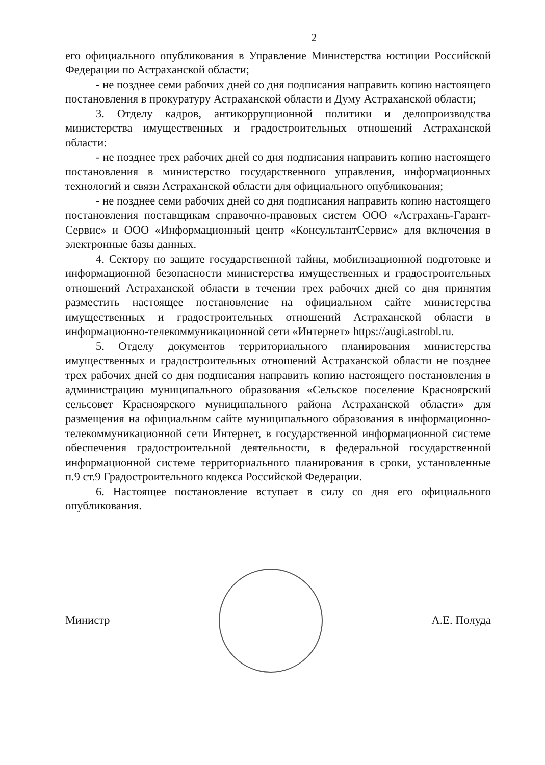2
его официального опубликования в Управление Министерства юстиции Российской Федерации по Астраханской области;
- не позднее семи рабочих дней со дня подписания направить копию настоящего постановления в прокуратуру Астраханской области и Думу Астраханской области;
3. Отделу кадров, антикоррупционной политики и делопроизводства министерства имущественных и градостроительных отношений Астраханской области:
- не позднее трех рабочих дней со дня подписания направить копию настоящего постановления в министерство государственного управления, информационных технологий и связи Астраханской области для официального опубликования;
- не позднее семи рабочих дней со дня подписания направить копию настоящего постановления поставщикам справочно-правовых систем ООО «Астрахань-Гарант-Сервис» и ООО «Информационный центр «КонсультантСервис» для включения в электронные базы данных.
4. Сектору по защите государственной тайны, мобилизационной подготовке и информационной безопасности министерства имущественных и градостроительных отношений Астраханской области в течении трех рабочих дней со дня принятия разместить настоящее постановление на официальном сайте министерства имущественных и градостроительных отношений Астраханской области в информационно-телекоммуникационной сети «Интернет» https://augi.astrobl.ru.
5. Отделу документов территориального планирования министерства имущественных и градостроительных отношений Астраханской области не позднее трех рабочих дней со дня подписания направить копию настоящего постановления в администрацию муниципального образования «Сельское поселение Красноярский сельсовет Красноярского муниципального района Астраханской области» для размещения на официальном сайте муниципального образования в информационно-телекоммуникационной сети Интернет, в государственной информационной системе обеспечения градостроительной деятельности, в федеральной государственной информационной системе территориального планирования в сроки, установленные п.9 ст.9 Градостроительного кодекса Российской Федерации.
6. Настоящее постановление вступает в силу со дня его официального опубликования.
Министр А.Е. Полуда